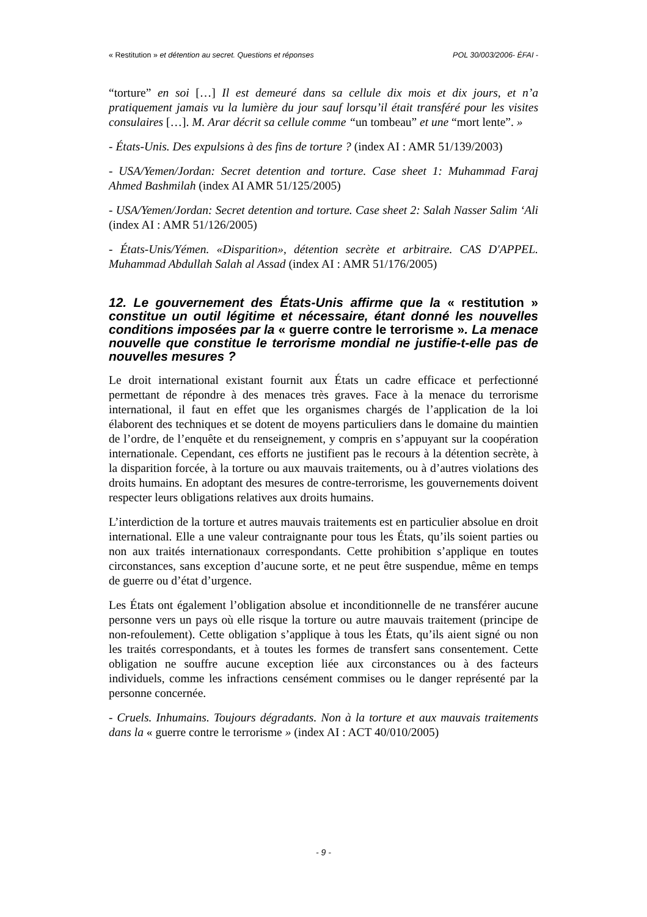« Restitution » et détention au secret. Questions et réponses POL 30/003/2006- ÉFAI -
“torture” en soi […] Il est demeuré dans sa cellule dix mois et dix jours, et n’a pratiquement jamais vu la lumière du jour sauf lorsqu’il était transféré pour les visites consulaires […]. M. Arar décrit sa cellule comme “un tombeau” et une “mort lente”. »
- États-Unis. Des expulsions à des fins de torture ? (index AI : AMR 51/139/2003)
- USA/Yemen/Jordan: Secret detention and torture. Case sheet 1: Muhammad Faraj Ahmed Bashmilah (index AI AMR 51/125/2005)
- USA/Yemen/Jordan: Secret detention and torture. Case sheet 2: Salah Nasser Salim ‘Ali (index AI : AMR 51/126/2005)
- États-Unis/Yémen. «Disparition», détention secrète et arbitraire. CAS D'APPEL. Muhammad Abdullah Salah al Assad (index AI : AMR 51/176/2005)
12. Le gouvernement des États-Unis affirme que la « restitution » constitue un outil légitime et nécessaire, étant donné les nouvelles conditions imposées par la « guerre contre le terrorisme ». La menace nouvelle que constitue le terrorisme mondial ne justifie-t-elle pas de nouvelles mesures ?
Le droit international existant fournit aux États un cadre efficace et perfectionné permettant de répondre à des menaces très graves. Face à la menace du terrorisme international, il faut en effet que les organismes chargés de l’application de la loi élaborent des techniques et se dotent de moyens particuliers dans le domaine du maintien de l’ordre, de l’enquête et du renseignement, y compris en s’appuyant sur la coopération internationale. Cependant, ces efforts ne justifient pas le recours à la détention secrète, à la disparition forcée, à la torture ou aux mauvais traitements, ou à d’autres violations des droits humains. En adoptant des mesures de contre-terrorisme, les gouvernements doivent respecter leurs obligations relatives aux droits humains.
L’interdiction de la torture et autres mauvais traitements est en particulier absolue en droit international. Elle a une valeur contraignante pour tous les États, qu’ils soient parties ou non aux traités internationaux correspondants. Cette prohibition s’applique en toutes circonstances, sans exception d’aucune sorte, et ne peut être suspendue, même en temps de guerre ou d’état d’urgence.
Les États ont également l’obligation absolue et inconditionnelle de ne transférer aucune personne vers un pays où elle risque la torture ou autre mauvais traitement (principe de non-refoulement). Cette obligation s’applique à tous les États, qu’ils aient signé ou non les traités correspondants, et à toutes les formes de transfert sans consentement. Cette obligation ne souffre aucune exception liée aux circonstances ou à des facteurs individuels, comme les infractions censément commises ou le danger représenté par la personne concernée.
- Cruels. Inhumains. Toujours dégradants. Non à la torture et aux mauvais traitements dans la « guerre contre le terrorisme » (index AI : ACT 40/010/2005)
- 9 -